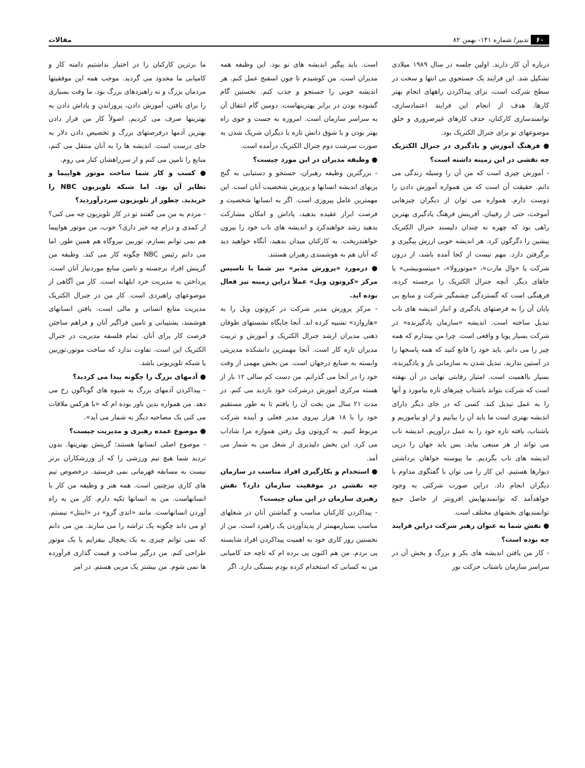۶۰ تدبیر/ شماره ۱۴۱- بهمن ۸۲ مقالات
درباره آن کار دارند. اولین جلسه در سال ۱۹۸۹ میلادی تشکیل شد. این فرایند یک جستجوی بی انتها و سخت در سطح شرکت است، برای پیداکردن راههای انجام بهتر کارها. هدف از انجام این فرایند اعتمادسازی، توانمندسازی کارکنان، حذف کارهای غیرضروری و خلق موضوعهای نو برای جنرال الکتریک بود.
● فرهنگ آموزش و یادگیری در جنرال الکتریک چه نقشی در این زمینه داشته است؟
- آموزش چیزی است که من آن را وسیله زندگی می دانم. حقیقت آن است که من همواره آموزش دادن را دوست دارم. همواره می توان از دیگران چیزهایی آموخت، حتی از رقیبان. آفرینش فرهنگ یادگیری بهترین راهی بود که چهره نه چندان دلپسند جنرال الکتریک پیشین را دگرگون کرد. هر اندیشه خوبی ارزش پیگیری و برگرفتن دارد. مهم نیست از کجا آمده باشد، از درون شرکت یا «وال مارت»، «موتورولا»، «میتسوبیشی» یا جاهای دیگر. آنچه جنرال الکتریک را برجسته کرده، فرهنگی است که گستردگی چشمگیر شرکت و منابع بی پایان آن را به فرصتهای یادگیری و انبار اندیشه های ناب تبدیل ساخته است. اندیشه «سازمان یادگیرنده» در شرکت بسیار پویا و واقعی است. چرا من بپندارم که همه چیز را می دانم. باید خود را قانع کنید که همه پاسخها را در آستین ندارید. تبدیل شدن به سازمانی باز و یادگیرنده، بسیار بااهمیت است. امتیاز رقابتی نهایی در آن نهفته است که شرکت بتواند باشتاب چیزهای تازه بیاموزد و آنها را به عمل تبدیل کند. کسی که در جای دیگر دارای اندیشه بهتری است ما باید آن را بیابیم و از او بیاموزیم و باشتاب، یافته تازه خود را به عمل درآوریم. اندیشه ناب می تواند از هر منبعی بیاید. پس باید جهان را درپی اندیشه های ناب بگردیم. ما پیوسته خواهان برداشتن دیوارها هستیم. این کار را می توان با گفتگوی مداوم با دیگران انجام داد. دراین صورت شرکتی به وجود خواهدآمد که توانمندیهایش افزونتر از حاصل جمع توانمندیهای بخشهای مختلف است.
● نقش شما به عنوان رهبر شرکت دراین فرایند چه بوده است؟
- کار من یافتن اندیشه های بکر و بزرگ و پخش آن در سراسر سازمان باشتاب حرکت نور
است. باید پیگیر اندیشه های نو بود. این وظیفه همه مدیران است. من کوشیدم تا چون اسفنج عمل کنم. هر اندیشه خوبی را جستجو و جذب کنم. نخستین گام گشوده بودن در برابر بهترینهاست. دومین گام انتقال آن به سراسر سازمان است. امروزه به جست و جوی راه بهتر بودن و با شوق دانش تازه با دیگران شریک شدن به صورت سرشت دوم جنرال الکتریک درآمده است.
● وظیفه مدیران در این مورد چیست؟
- بزرگترین وظیفه رهبران، جستجو و دستیابی به گنج پربهای اندیشه انسانها و پرورش شخصیت آنان است. این مهمترین عامل پیروزی است. اگر به انسانها شخصیت و فرصت ابراز عقیده بدهید، پاداش و امکان مشارکت بدهید رشد خواهندکرد و اندیشه های ناب خود را بیرون خواهندریخت. به کارکنان میدان بدهید، آنگاه خواهید دید که آنان هم به هوشمندی رهبران هستند.
● درمورد «پرورش مدیر» نیز شما با تاسیس مرکز «کروتون ویل» عملاً دراین زمینه نیز فعال بوده اید.
- مرکز پرورش مدیر شرکت در کروتون ویل را به «هاروارد» تشبیه کرده اند. آنجا جایگاه نشستهای طوفان ذهنی مدیران ارشد جنرال الکتریک و آموزش و تربیت مدیران تازه کار است. آنجا مهمترین دانشکده مدیریتی وابسته به صنایع درجهان است. من بخش مهمی از وقت خود را در آنجا می گذرانم. من دست کم سالی ۱۲ بار از هسته مرکزی آموزش درشرکت خود بازدید می کنم. در مدت ۲۱ سال من بخت آن را یافتم تا به طور مستقیم خود را با ۱۸ هزار نیروی مدیر فعلی و آینده شرکت مربوط کنیم. به کروتون ویل رفتن همواره مرا شاداب می کرد. این بخش دلپذیری از شغل من به شمار می آمد.
● استخدام و بکارگیری افراد مناسب در سازمان چه نقشی در موفقیت سازمان دارد؟ نقش رهبری سازمان در این میان چیست؟
- پیداکردن کارکنان مناسب و گماشتن آنان در شغلهای مناسب بسیارمهمتر از پدیدآوردن یک راهبرد است. من از نخستین روز کاری خود به اهمیت پیداکردن افراد شایسته پی بردم. من هم اکنون پی برده ام که تاچه حد کامیابی من به کسانی که استخدام کرده بودم بستگی دارد. اگر
ما برترین کارکنان را در اختیار نداشتیم دامنه کار و کامیابی ما محدود می گردید. موجب همه این موفقیتها مردمان بزرگ و نه راهبردهای بزرگ بود. ما وقت بسیاری را برای یافتن، آموزش دادن، پروراندن و پاداش دادن به بهترینها صرف می کردیم. اصولاً کار من قرار دادن بهترین آدمها درفرصتهای بزرگ و تخصیص دادن دلار به جای درست است. اندیشه ها را به آنان منتقل می کنم، منابع را تامین می کنم و از سرراهشان کنار می روم.
● کسب و کار شما ساخت موتور هواپیما و نظایر آن بود. اما شبکه تلویزیون NBC را خریدید. چطور از تلویزیون سردرآوردید؟
- مردم به من می گفتند تو در کار تلویزیون چه می کنی؟ از کمدی و درام چه خبر داری؟ خوب، من موتور هواپیما هم نمی توانم بسازم، توربین نیروگاه هم همین طور. اما می دانم رئیس NBC چگونه کار می کند. وظیفه من گزینش افراد برجسته و تامین منابع موردنیاز آنان است. پرداختن به مدیریت خرد ابلهانه است. کار من آگاهی از موضوعهای راهبردی است. کار من در جنرال الکتریک مدیریت منابع انسانی و مالی است. یافتن انسانهای هوشمند، پشتیبانی و تامین فراگیر آنان و فراهم ساختن فرصت کار برای آنان. تمام فلسفه مدیریت در جنرال الکتریک این است. تفاوت ندارد که ساخت موتور،توربین یا شبکه تلویزیونی باشد.
● آدمهای بزرگ را چگونه پیدا می کردید؟
- پیداکردن آدمهای بزرگ به شیوه های گوناگون رخ می دهد. من همواره بدین باور بوده ام که «با هرکس ملاقات می کنی یک مصاحبه دیگر به شمار می آید».
● موضوع عمده رهبری و مدیریت چیست؟
- موضوع اصلی انسانها هستند؛ گزینش بهترینها. بدون تردید شما هیچ تیم ورزشی را که از ورزشکاران برتر نیست به مسابقه قهرمانی نمی فرستید. درخصوص تیم های کاری نیزچنین است. همه هنر و وظیفه من کار با انسانهاست. من به انسانها تکیه دارم. کار من به راه آوردن انسانهاست. مانند «اندی گرو» در «اینتل» نیستم. او می داند چگونه یک تراشه را می سازند. من می دانم که نمی توانم چیزی به یک یخچال بیفزایم یا یک موتور طراحی کنم. من درگیر ساخت و قیمت گذاری فرآورده ها نمی شوم. من بیشتر یک مربی هستم. در امر